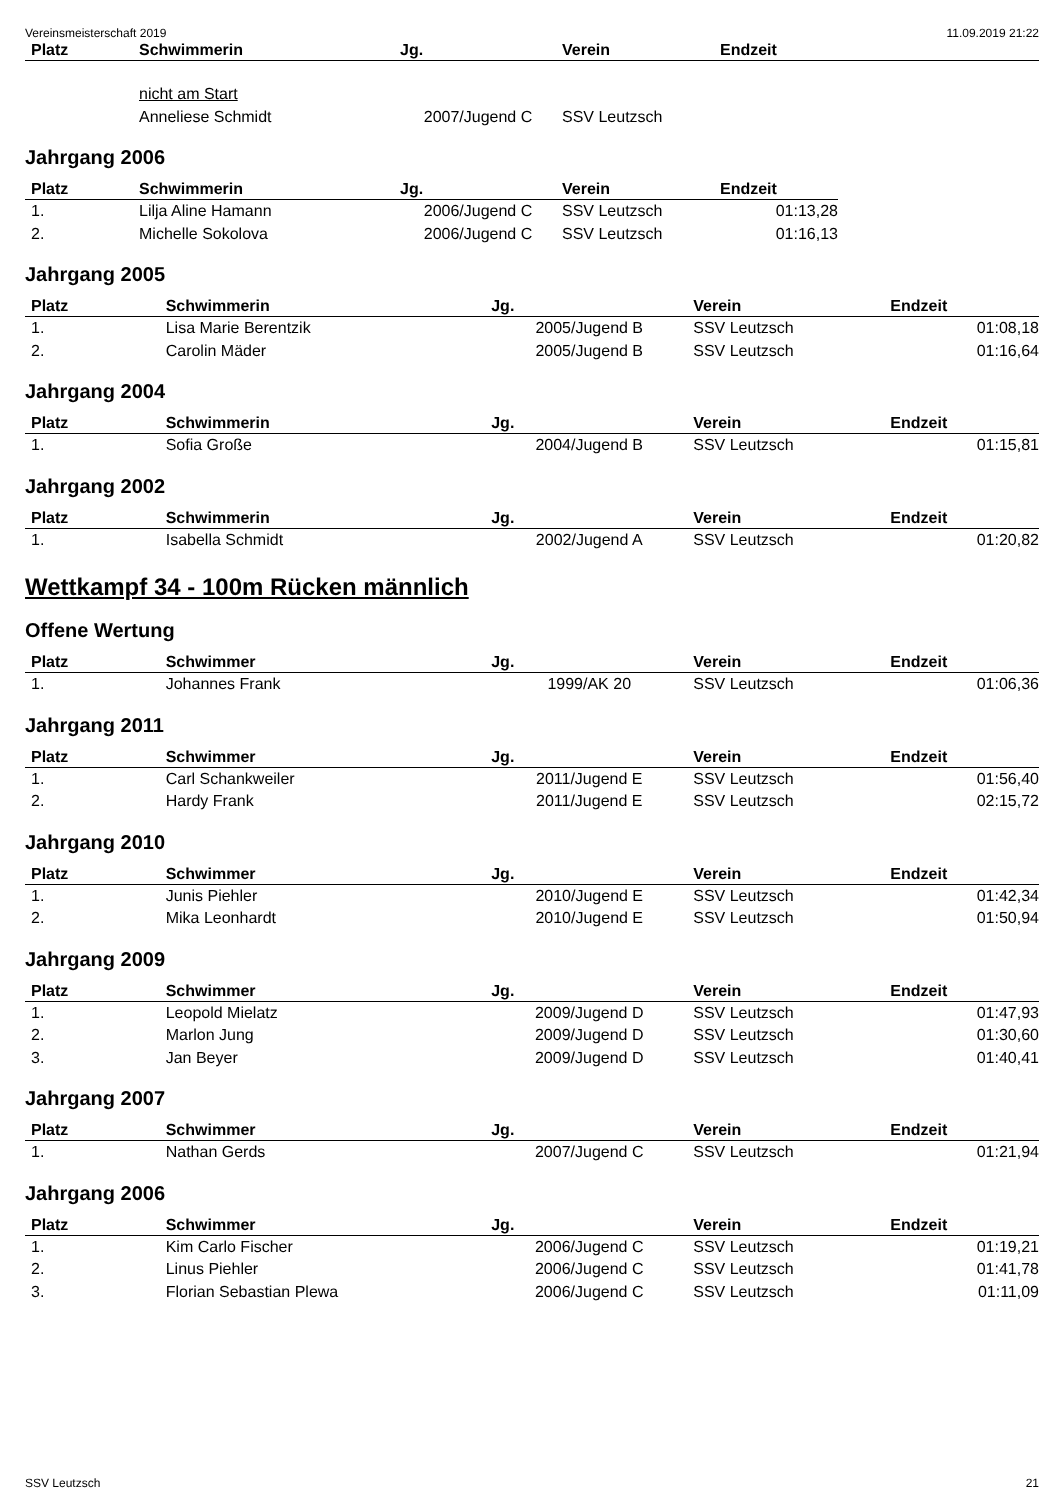Vereinsmeisterschaft 2019 11.09.2019 21:22
| Platz | Schwimmerin | Jg. | Verein | Endzeit |
| --- | --- | --- | --- | --- |
| | nicht am Start | | | |
| | Anneliese Schmidt | 2007/Jugend C | SSV Leutzsch | |
Jahrgang 2006
| Platz | Schwimmerin | Jg. | Verein | Endzeit | |
| --- | --- | --- | --- | --- | --- |
| 1. | Lilja Aline Hamann | 2006/Jugend C | SSV Leutzsch | 01:13,28 | |
| 2. | Michelle Sokolova | 2006/Jugend C | SSV Leutzsch | 01:16,13 | |
Jahrgang 2005
| Platz | Schwimmerin | Jg. | Verein | Endzeit |
| --- | --- | --- | --- | --- |
| 1. | Lisa Marie Berentzik | 2005/Jugend B | SSV Leutzsch | 01:08,18 |
| 2. | Carolin Mäder | 2005/Jugend B | SSV Leutzsch | 01:16,64 |
Jahrgang 2004
| Platz | Schwimmerin | Jg. | Verein | Endzeit |
| --- | --- | --- | --- | --- |
| 1. | Sofia Große | 2004/Jugend B | SSV Leutzsch | 01:15,81 |
Jahrgang 2002
| Platz | Schwimmerin | Jg. | Verein | Endzeit |
| --- | --- | --- | --- | --- |
| 1. | Isabella Schmidt | 2002/Jugend A | SSV Leutzsch | 01:20,82 |
Wettkampf 34 - 100m Rücken männlich
Offene Wertung
| Platz | Schwimmer | Jg. | Verein | Endzeit |
| --- | --- | --- | --- | --- |
| 1. | Johannes Frank | 1999/AK 20 | SSV Leutzsch | 01:06,36 |
Jahrgang 2011
| Platz | Schwimmer | Jg. | Verein | Endzeit |
| --- | --- | --- | --- | --- |
| 1. | Carl Schankweiler | 2011/Jugend E | SSV Leutzsch | 01:56,40 |
| 2. | Hardy Frank | 2011/Jugend E | SSV Leutzsch | 02:15,72 |
Jahrgang 2010
| Platz | Schwimmer | Jg. | Verein | Endzeit |
| --- | --- | --- | --- | --- |
| 1. | Junis Piehler | 2010/Jugend E | SSV Leutzsch | 01:42,34 |
| 2. | Mika Leonhardt | 2010/Jugend E | SSV Leutzsch | 01:50,94 |
Jahrgang 2009
| Platz | Schwimmer | Jg. | Verein | Endzeit |
| --- | --- | --- | --- | --- |
| 1. | Leopold Mielatz | 2009/Jugend D | SSV Leutzsch | 01:47,93 |
| 2. | Marlon Jung | 2009/Jugend D | SSV Leutzsch | 01:30,60 |
| 3. | Jan Beyer | 2009/Jugend D | SSV Leutzsch | 01:40,41 |
Jahrgang 2007
| Platz | Schwimmer | Jg. | Verein | Endzeit |
| --- | --- | --- | --- | --- |
| 1. | Nathan Gerds | 2007/Jugend C | SSV Leutzsch | 01:21,94 |
Jahrgang 2006
| Platz | Schwimmer | Jg. | Verein | Endzeit |
| --- | --- | --- | --- | --- |
| 1. | Kim Carlo Fischer | 2006/Jugend C | SSV Leutzsch | 01:19,21 |
| 2. | Linus Piehler | 2006/Jugend C | SSV Leutzsch | 01:41,78 |
| 3. | Florian Sebastian Plewa | 2006/Jugend C | SSV Leutzsch | 01:11,09 |
SSV Leutzsch 21